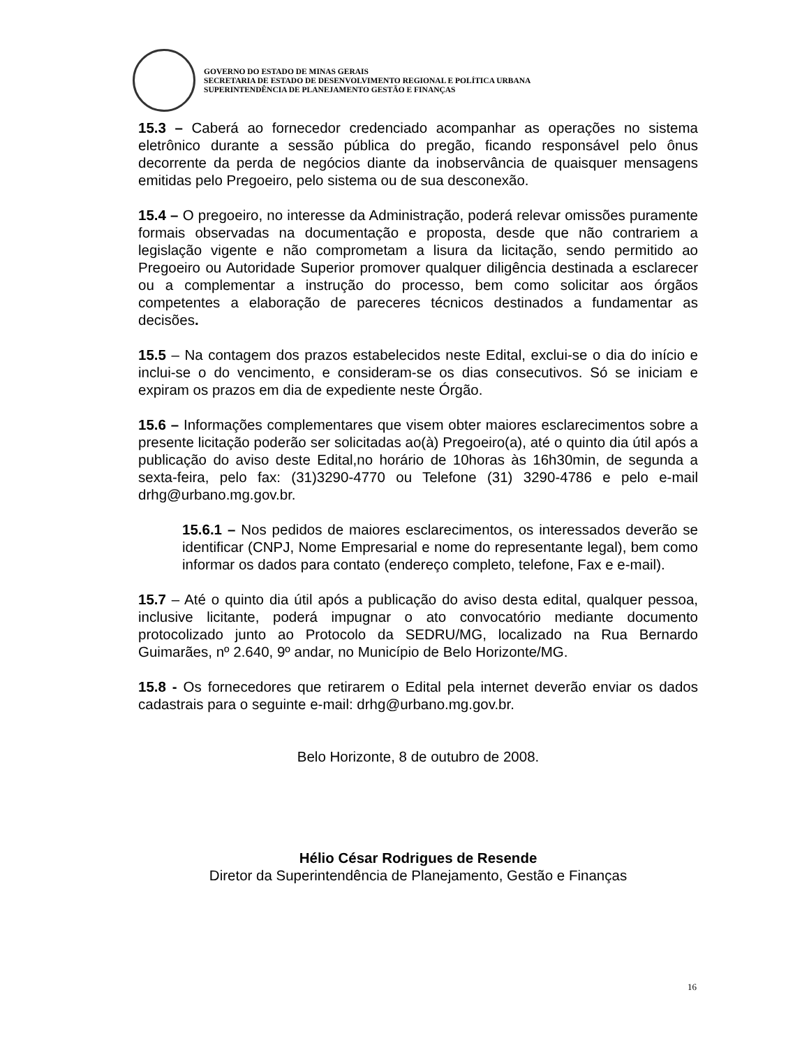GOVERNO DO ESTADO DE MINAS GERAIS
SECRETARIA DE ESTADO DE DESENVOLVIMENTO REGIONAL E POLÍTICA URBANA
SUPERINTENDÊNCIA DE PLANEJAMENTO GESTÃO E FINANÇAS
15.3 – Caberá ao fornecedor credenciado acompanhar as operações no sistema eletrônico durante a sessão pública do pregão, ficando responsável pelo ônus decorrente da perda de negócios diante da inobservância de quaisquer mensagens emitidas pelo Pregoeiro, pelo sistema ou de sua desconexão.
15.4 – O pregoeiro, no interesse da Administração, poderá relevar omissões puramente formais observadas na documentação e proposta, desde que não contrariem a legislação vigente e não comprometam a lisura da licitação, sendo permitido ao Pregoeiro ou Autoridade Superior promover qualquer diligência destinada a esclarecer ou a complementar a instrução do processo, bem como solicitar aos órgãos competentes a elaboração de pareceres técnicos destinados a fundamentar as decisões.
15.5 – Na contagem dos prazos estabelecidos neste Edital, exclui-se o dia do início e inclui-se o do vencimento, e consideram-se os dias consecutivos. Só se iniciam e expiram os prazos em dia de expediente neste Órgão.
15.6 – Informações complementares que visem obter maiores esclarecimentos sobre a presente licitação poderão ser solicitadas ao(à) Pregoeiro(a), até o quinto dia útil após a publicação do aviso deste Edital,no horário de 10horas às 16h30min, de segunda a sexta-feira, pelo fax: (31)3290-4770 ou Telefone (31) 3290-4786 e pelo e-mail drhg@urbano.mg.gov.br.
15.6.1 – Nos pedidos de maiores esclarecimentos, os interessados deverão se identificar (CNPJ, Nome Empresarial e nome do representante legal), bem como informar os dados para contato (endereço completo, telefone, Fax e e-mail).
15.7 – Até o quinto dia útil após a publicação do aviso desta edital, qualquer pessoa, inclusive licitante, poderá impugnar o ato convocatório mediante documento protocolizado junto ao Protocolo da SEDRU/MG, localizado na Rua Bernardo Guimarães, nº 2.640, 9º andar, no Município de Belo Horizonte/MG.
15.8 - Os fornecedores que retirarem o Edital pela internet deverão enviar os dados cadastrais para o seguinte e-mail: drhg@urbano.mg.gov.br.
Belo Horizonte, 8 de outubro de 2008.
Hélio César Rodrigues de Resende
Diretor da Superintendência de Planejamento, Gestão e Finanças
16